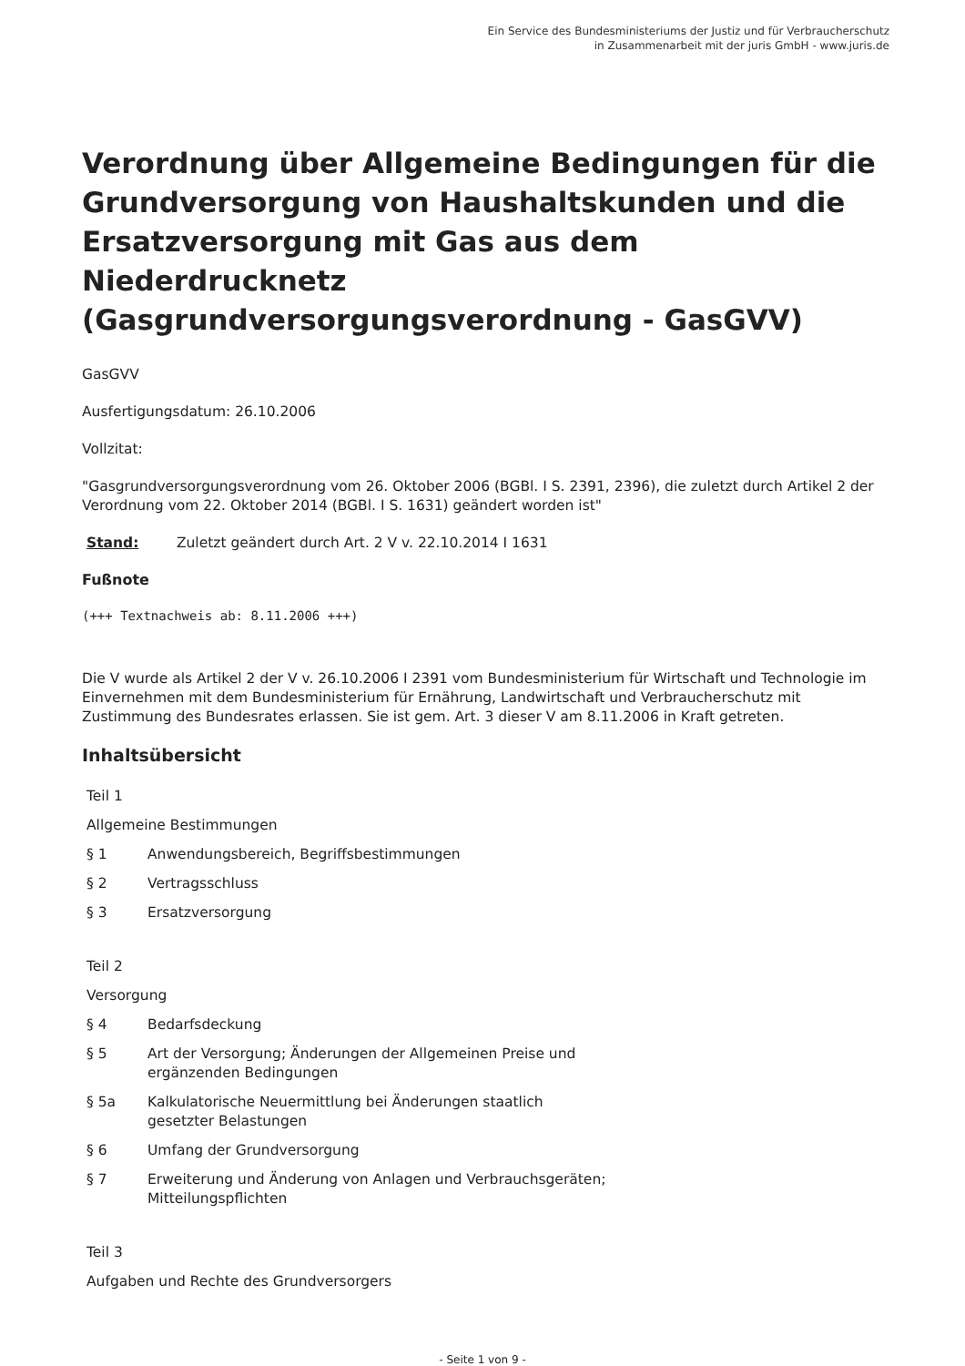Ein Service des Bundesministeriums der Justiz und für Verbraucherschutz
in Zusammenarbeit mit der juris GmbH - www.juris.de
Verordnung über Allgemeine Bedingungen für die Grundversorgung von Haushaltskunden und die Ersatzversorgung mit Gas aus dem Niederdrucknetz (Gasgrundversorgungsverordnung - GasGVV)
GasGVV
Ausfertigungsdatum: 26.10.2006
Vollzitat:
"Gasgrundversorgungsverordnung vom 26. Oktober 2006 (BGBl. I S. 2391, 2396), die zuletzt durch Artikel 2 der Verordnung vom 22. Oktober 2014 (BGBl. I S. 1631) geändert worden ist"
Stand: Zuletzt geändert durch Art. 2 V v. 22.10.2014 I 1631
Fußnote
(+++ Textnachweis ab: 8.11.2006 +++)
Die V wurde als Artikel 2 der V v. 26.10.2006 I 2391 vom Bundesministerium für Wirtschaft und Technologie im Einvernehmen mit dem Bundesministerium für Ernährung, Landwirtschaft und Verbraucherschutz mit Zustimmung des Bundesrates erlassen. Sie ist gem. Art. 3 dieser V am 8.11.2006 in Kraft getreten.
Inhaltsübersicht
Teil 1
Allgemeine Bestimmungen
§ 1 Anwendungsbereich, Begriffsbestimmungen
§ 2 Vertragsschluss
§ 3 Ersatzversorgung
Teil 2
Versorgung
§ 4 Bedarfsdeckung
§ 5 Art der Versorgung; Änderungen der Allgemeinen Preise und
ergänzenden Bedingungen
§ 5a Kalkulatorische Neuermittlung bei Änderungen staatlich
gesetzter Belastungen
§ 6 Umfang der Grundversorgung
§ 7 Erweiterung und Änderung von Anlagen und Verbrauchsgeräten;
Mitteilungspflichten
Teil 3
Aufgaben und Rechte des Grundversorgers
- Seite 1 von 9 -